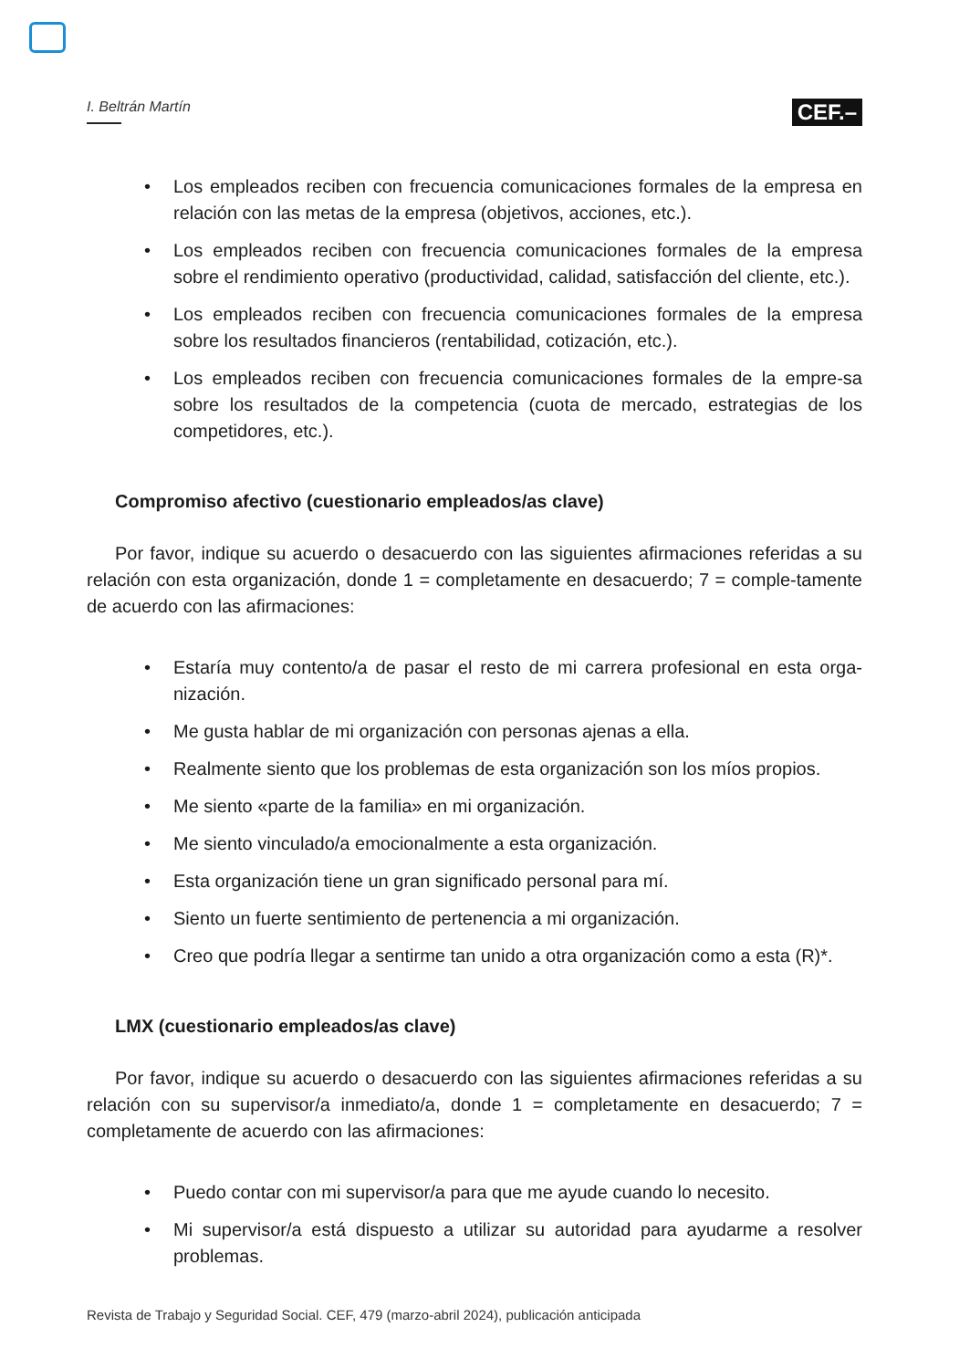I. Beltrán Martín
CEF.–
• Los empleados reciben con frecuencia comunicaciones formales de la empresa en relación con las metas de la empresa (objetivos, acciones, etc.).
• Los empleados reciben con frecuencia comunicaciones formales de la empresa sobre el rendimiento operativo (productividad, calidad, satisfacción del cliente, etc.).
• Los empleados reciben con frecuencia comunicaciones formales de la empresa sobre los resultados financieros (rentabilidad, cotización, etc.).
• Los empleados reciben con frecuencia comunicaciones formales de la empre-sa sobre los resultados de la competencia (cuota de mercado, estrategias de los competidores, etc.).
Compromiso afectivo (cuestionario empleados/as clave)
Por favor, indique su acuerdo o desacuerdo con las siguientes afirmaciones referidas a su relación con esta organización, donde 1 = completamente en desacuerdo; 7 = comple-tamente de acuerdo con las afirmaciones:
• Estaría muy contento/a de pasar el resto de mi carrera profesional en esta orga-nización.
• Me gusta hablar de mi organización con personas ajenas a ella.
• Realmente siento que los problemas de esta organización son los míos propios.
• Me siento «parte de la familia» en mi organización.
• Me siento vinculado/a emocionalmente a esta organización.
• Esta organización tiene un gran significado personal para mí.
• Siento un fuerte sentimiento de pertenencia a mi organización.
• Creo que podría llegar a sentirme tan unido a otra organización como a esta (R)*.
LMX (cuestionario empleados/as clave)
Por favor, indique su acuerdo o desacuerdo con las siguientes afirmaciones referidas a su relación con su supervisor/a inmediato/a, donde 1 = completamente en desacuerdo; 7 = completamente de acuerdo con las afirmaciones:
• Puedo contar con mi supervisor/a para que me ayude cuando lo necesito.
• Mi supervisor/a está dispuesto a utilizar su autoridad para ayudarme a resolver problemas.
Revista de Trabajo y Seguridad Social. CEF, 479 (marzo-abril 2024), publicación anticipada